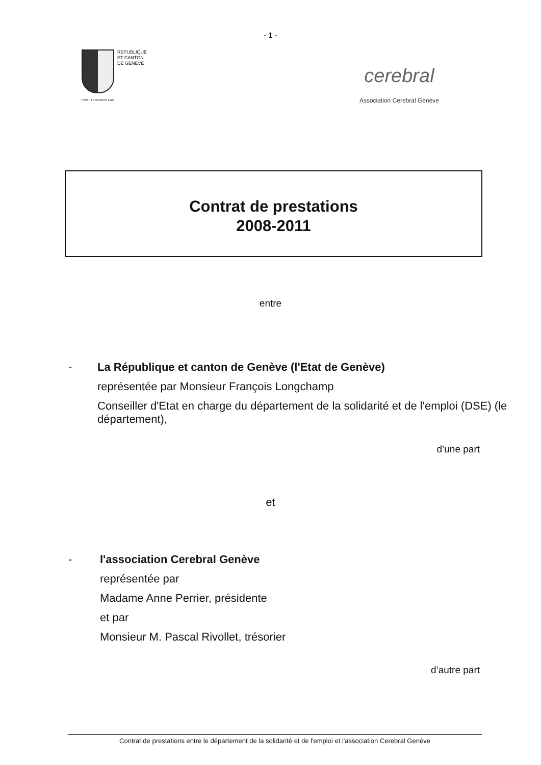- 1 -
REPUBLIQUE
ET CANTON
DE GENEVE
POST TENEBRAS LUX
cerebral
Association Cerebral Genève
Contrat de prestations
2008-2011
entre
- La République et canton de Genève (l'Etat de Genève)
représentée par Monsieur François Longchamp
Conseiller d'Etat en charge du département de la solidarité et de l'emploi (DSE) (le département),
d’une part
et
- l'association Cerebral Genève
représentée par
Madame Anne Perrier, présidente
et par
Monsieur M. Pascal Rivollet, trésorier
d’autre part
Contrat de prestations entre le département de la solidarité et de l'emploi et l'association Cerebral Genève